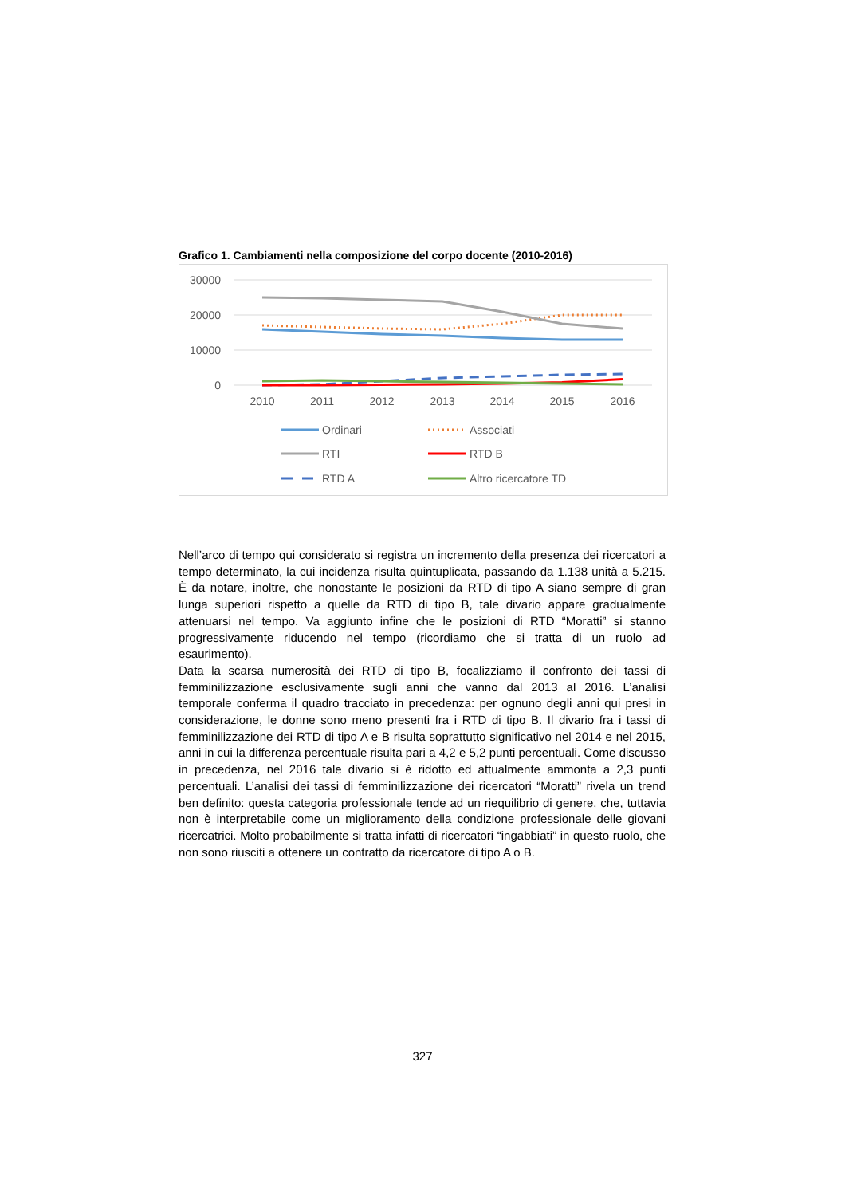Grafico 1. Cambiamenti nella composizione del corpo docente (2010-2016)
30000
20000
10000
0
2010
2011
2012
2013
2014
2015
2016
Ordinari
Associati
RTI
RTD B
RTD A
Altro ricercatore TD
Nell’arco di tempo qui considerato si registra un incremento della presenza dei ricercatori a tempo determinato, la cui incidenza risulta quintuplicata, passando da 1.138 unità a 5.215. È da notare, inoltre, che nonostante le posizioni da RTD di tipo A siano sempre di gran lunga superiori rispetto a quelle da RTD di tipo B, tale divario appare gradualmente attenuarsi nel tempo. Va aggiunto infine che le posizioni di RTD “Moratti” si stanno progressivamente riducendo nel tempo (ricordiamo che si tratta di un ruolo ad esaurimento).
Data la scarsa numerosità dei RTD di tipo B, focalizziamo il confronto dei tassi di femminilizzazione esclusivamente sugli anni che vanno dal 2013 al 2016. L’analisi temporale conferma il quadro tracciato in precedenza: per ognuno degli anni qui presi in considerazione, le donne sono meno presenti fra i RTD di tipo B. Il divario fra i tassi di femminilizzazione dei RTD di tipo A e B risulta soprattutto significativo nel 2014 e nel 2015, anni in cui la differenza percentuale risulta pari a 4,2 e 5,2 punti percentuali. Come discusso in precedenza, nel 2016 tale divario si è ridotto ed attualmente ammonta a 2,3 punti percentuali. L’analisi dei tassi di femminilizzazione dei ricercatori “Moratti” rivela un trend ben definito: questa categoria professionale tende ad un riequilibrio di genere, che, tuttavia non è interpretabile come un miglioramento della condizione professionale delle giovani ricercatrici. Molto probabilmente si tratta infatti di ricercatori “ingabbiati” in questo ruolo, che non sono riusciti a ottenere un contratto da ricercatore di tipo A o B.
327